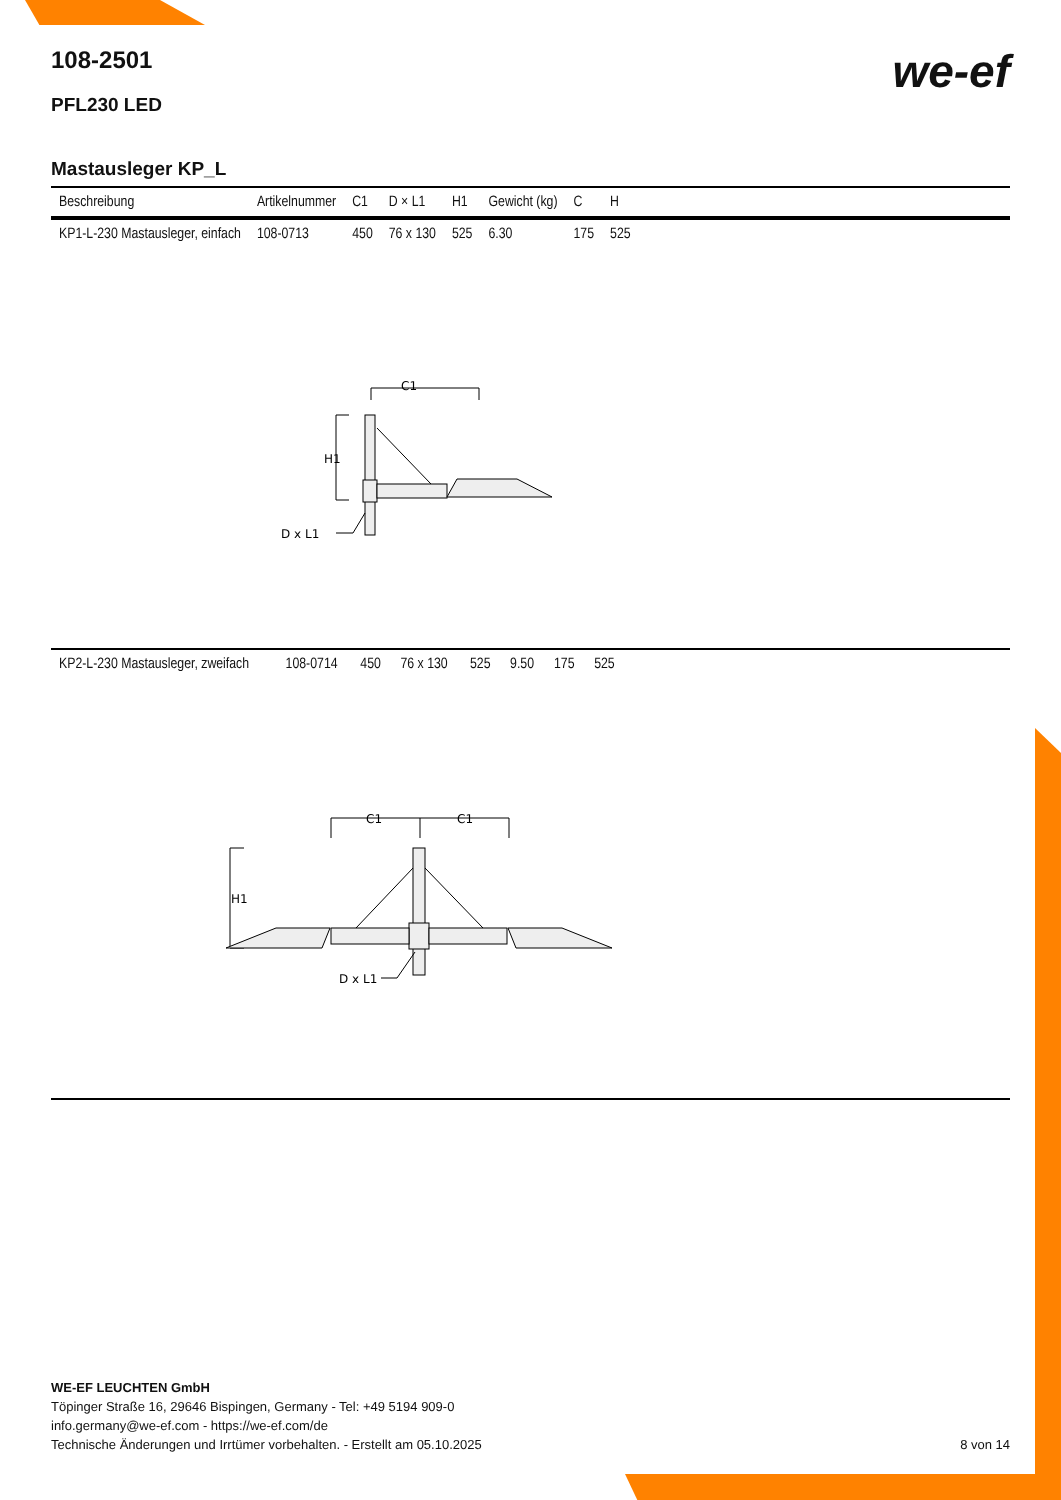108-2501
we-ef
PFL230 LED
Mastausleger KP_L
| Beschreibung | Artikelnummer | C1 | D × L1 | H1 | Gewicht (kg) | C | H | |
| --- | --- | --- | --- | --- | --- | --- | --- | --- |
| KP1-L-230 Mastausleger, einfach | 108-0713 | 450 | 76 x 130 | 525 | 6.30 | 175 | 525 | |
C1
H1
D x L1
| KP2-L-230 Mastausleger, zweifach | 108-0714 | 450 | 76 x 130 | 525 | 9.50 | 175 | 525 | |
C1
C1
H1
D x L1
WE-EF LEUCHTEN GmbH
Töpinger Straße 16, 29646 Bispingen, Germany - Tel: +49 5194 909-0
info.germany@we-ef.com - https://we-ef.com/de
Technische Änderungen und Irrtümer vorbehalten. - Erstellt am 05.10.2025 8 von 14